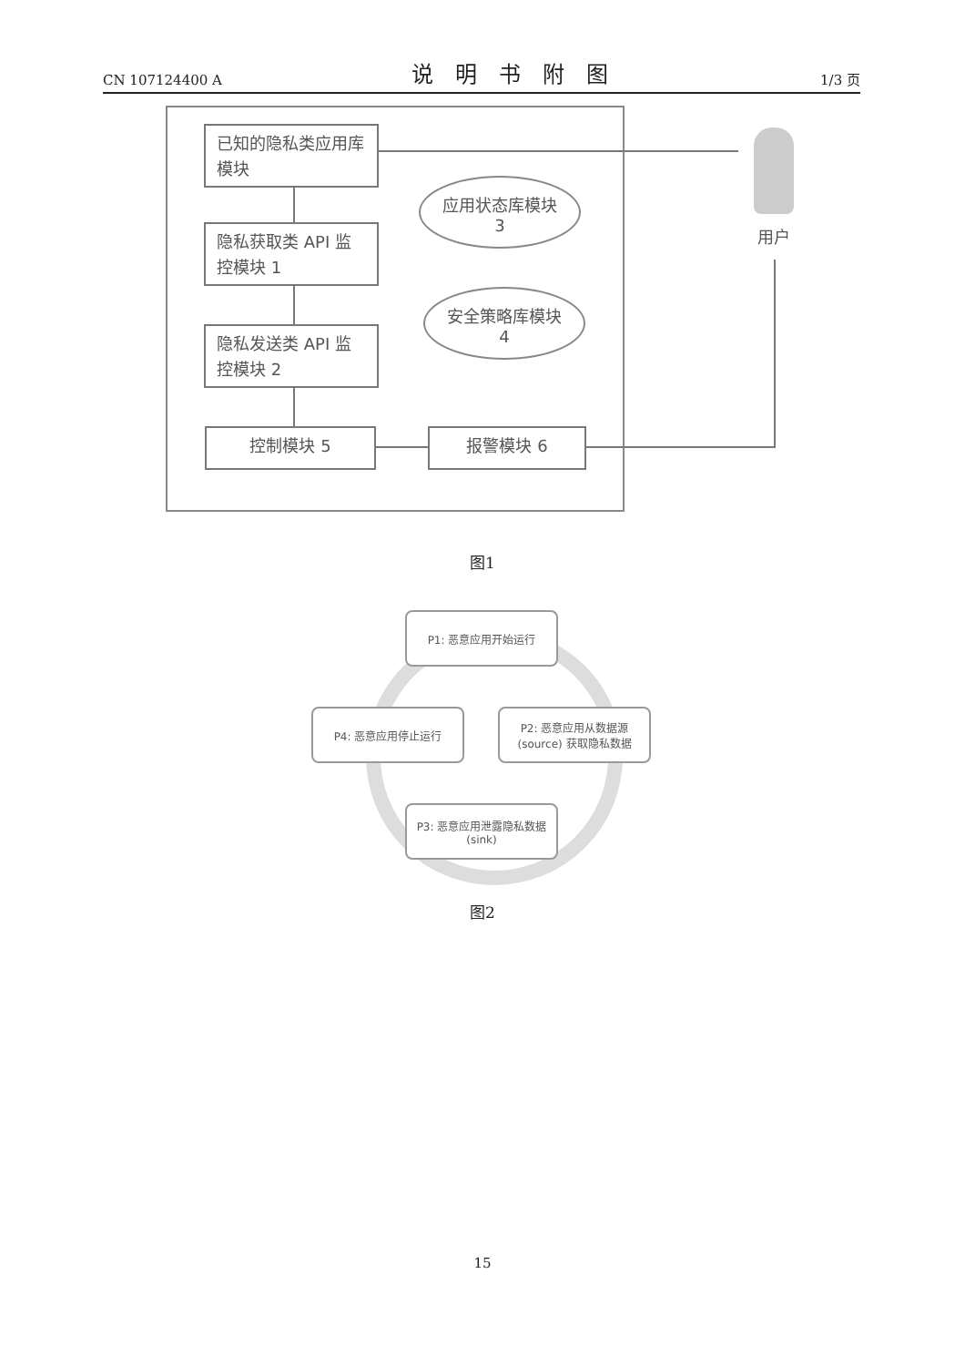CN 107124400 A
说明书附图
1/3 页
已知的隐私类应用库模块
隐私获取类 API 监控模块 1
隐私发送类 API 监控模块 2
控制模块 5 报警模块 6
应用状态库模块
3
安全策略库模块
4
用户
图1
P1: 恶意应用开始运行
P2: 恶意应用从数据源(source) 获取隐私数据
P4: 恶意应用停止运行
P3: 恶意应用泄露隐私数据 (sink)
图2
15